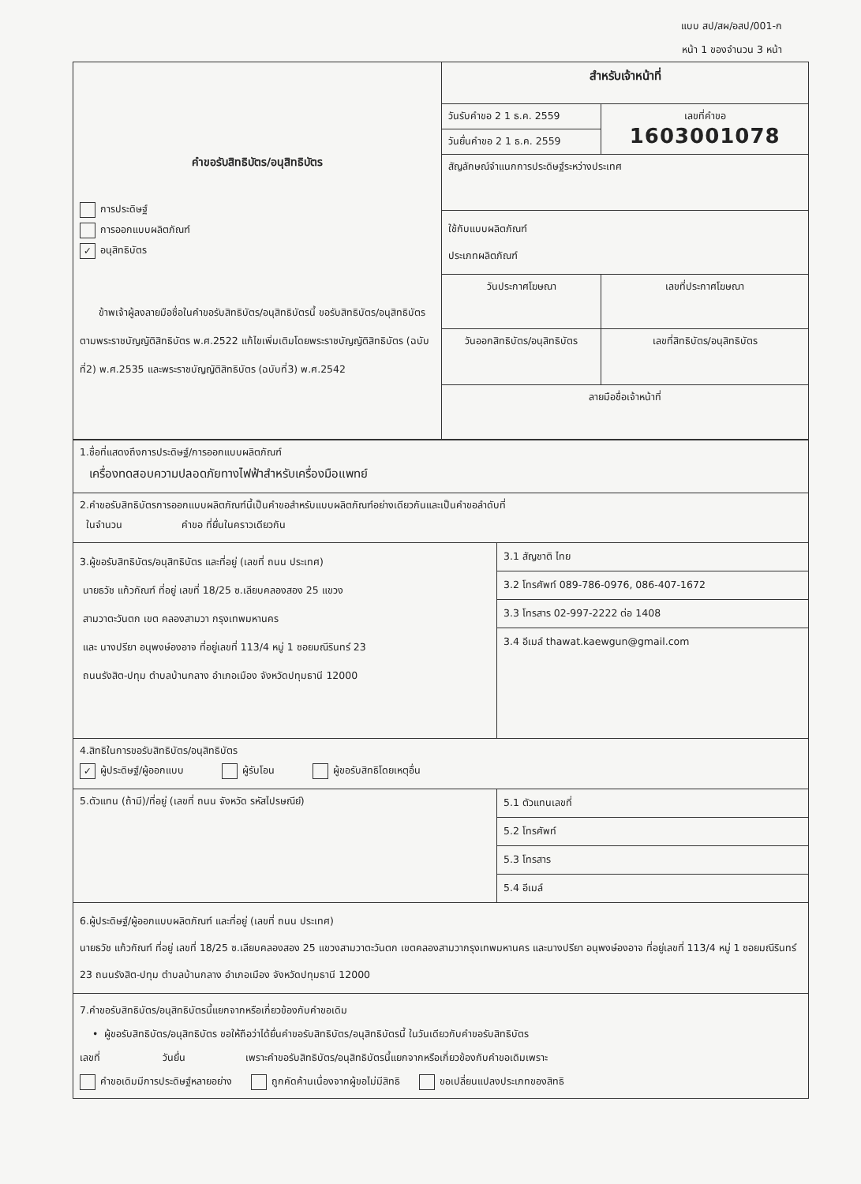แบบ สป/สผ/อสป/001-ก
หน้า 1 ของจำนวน 3 หน้า
| คำขอรับสิทธิบัตร/อนุสิทธิบัตร การประดิษฐ์ การออกแบบผลิตภัณฑ์ ✓ อนุสิทธิบัตร ข้าพเจ้าผู้ลงลายมือชื่อในคำขอรับสิทธิบัตร/อนุสิทธิบัตรนี้ ขอรับสิทธิบัตร/อนุสิทธิบัตร ตามพระราชบัญญัติสิทธิบัตร พ.ศ.2522 แก้ไขเพิ่มเติมโดยพระราชบัญญัติสิทธิบัตร (ฉบับที่2) พ.ศ.2535 และพระราชบัญญัติสิทธิบัตร (ฉบับที่3) พ.ศ.2542 | สำหรับเจ้าหน้าที่ | |
| | วันรับคำขอ 2 1 ธ.ค. 2559 | เลขที่คำขอ 1603001078 |
| | วันยื่นคำขอ 2 1 ธ.ค. 2559 | |
| | สัญลักษณ์จำแนกการประดิษฐ์ระหว่างประเทศ | |
| | ใช้กับแบบผลิตภัณฑ์ ประเภทผลิตภัณฑ์ | |
| | วันประกาศโฆษณา | เลขที่ประกาศโฆษณา |
| | วันออกสิทธิบัตร/อนุสิทธิบัตร | เลขที่สิทธิบัตร/อนุสิทธิบัตร |
| | ลายมือชื่อเจ้าหน้าที่ | |
| 1.ชื่อที่แสดงถึงการประดิษฐ์/การออกแบบผลิตภัณฑ์ เครื่องทดสอบความปลอดภัยทางไฟฟ้าสำหรับเครื่องมือแพทย์ | |
| 2.คำขอรับสิทธิบัตรการออกแบบผลิตภัณฑ์นี้เป็นคำขอสำหรับแบบผลิตภัณฑ์อย่างเดียวกันและเป็นคำขอลำดับที่ ในจำนวน คำขอ ที่ยื่นในคราวเดียวกัน | |
| 3.ผู้ขอรับสิทธิบัตร/อนุสิทธิบัตร และที่อยู่ (เลขที่ ถนน ประเทศ) นายธวัช แก้วกัณฑ์ ที่อยู่ เลขที่ 18/25 ซ.เลียบคลองสอง 25 แขวง สามวาตะวันตก เขต คลองสามวา กรุงเทพมหานคร และ นางปรียา อนุพงษ์องอาจ ที่อยู่เลขที่ 113/4 หมู่ 1 ซอยมณีรินทร์ 23 ถนนรังสิต-ปทุม ตำบลบ้านกลาง อำเภอเมือง จังหวัดปทุมธานี 12000 | 3.1 สัญชาติ ไทย 3.2 โทรศัพท์ 089-786-0976, 086-407-1672 3.3 โทรสาร 02-997-2222 ต่อ 1408 3.4 อีเมล์ thawat.kaewgun@gmail.com |
| 4.สิทธิในการขอรับสิทธิบัตร/อนุสิทธิบัตร ✓ ผู้ประดิษฐ์/ผู้ออกแบบ ผู้รับโอน ผู้ขอรับสิทธิโดยเหตุอื่น | |
| 5.ตัวแทน (ถ้ามี)/ที่อยู่ (เลขที่ ถนน จังหวัด รหัสไปรษณีย์) | 5.1 ตัวแทนเลขที่ 5.2 โทรศัพท์ 5.3 โทรสาร 5.4 อีเมล์ |
| 6.ผู้ประดิษฐ์/ผู้ออกแบบผลิตภัณฑ์ และที่อยู่ (เลขที่ ถนน ประเทศ) นายธวัช แก้วกัณฑ์ ที่อยู่ เลขที่ 18/25 ซ.เลียบคลองสอง 25 แขวงสามวาตะวันตก เขตคลองสามวากรุงเทพมหานคร และนางปรียา อนุพงษ์องอาจ ที่อยู่เลขที่ 113/4 หมู่ 1 ซอยมณีรินทร์ 23 ถนนรังสิต-ปทุม ตำบลบ้านกลาง อำเภอเมือง จังหวัดปทุมธานี 12000 | |
| 7.คำขอรับสิทธิบัตร/อนุสิทธิบัตรนี้แยกจากหรือเกี่ยวข้องกับคำขอเดิม • ผู้ขอรับสิทธิบัตร/อนุสิทธิบัตร ขอให้ถือว่าได้ยื่นคำขอรับสิทธิบัตร/อนุสิทธิบัตรนี้ ในวันเดียวกับคำขอรับสิทธิบัตร เลขที่ วันยื่น เพราะคำขอรับสิทธิบัตร/อนุสิทธิบัตรนี้แยกจากหรือเกี่ยวข้องกับคำขอเดิมเพราะ คำขอเดิมมีการประดิษฐ์หลายอย่าง ถูกคัดค้านเนื่องจากผู้ขอไม่มีสิทธิ ขอเปลี่ยนแปลงประเภทของสิทธิ | |